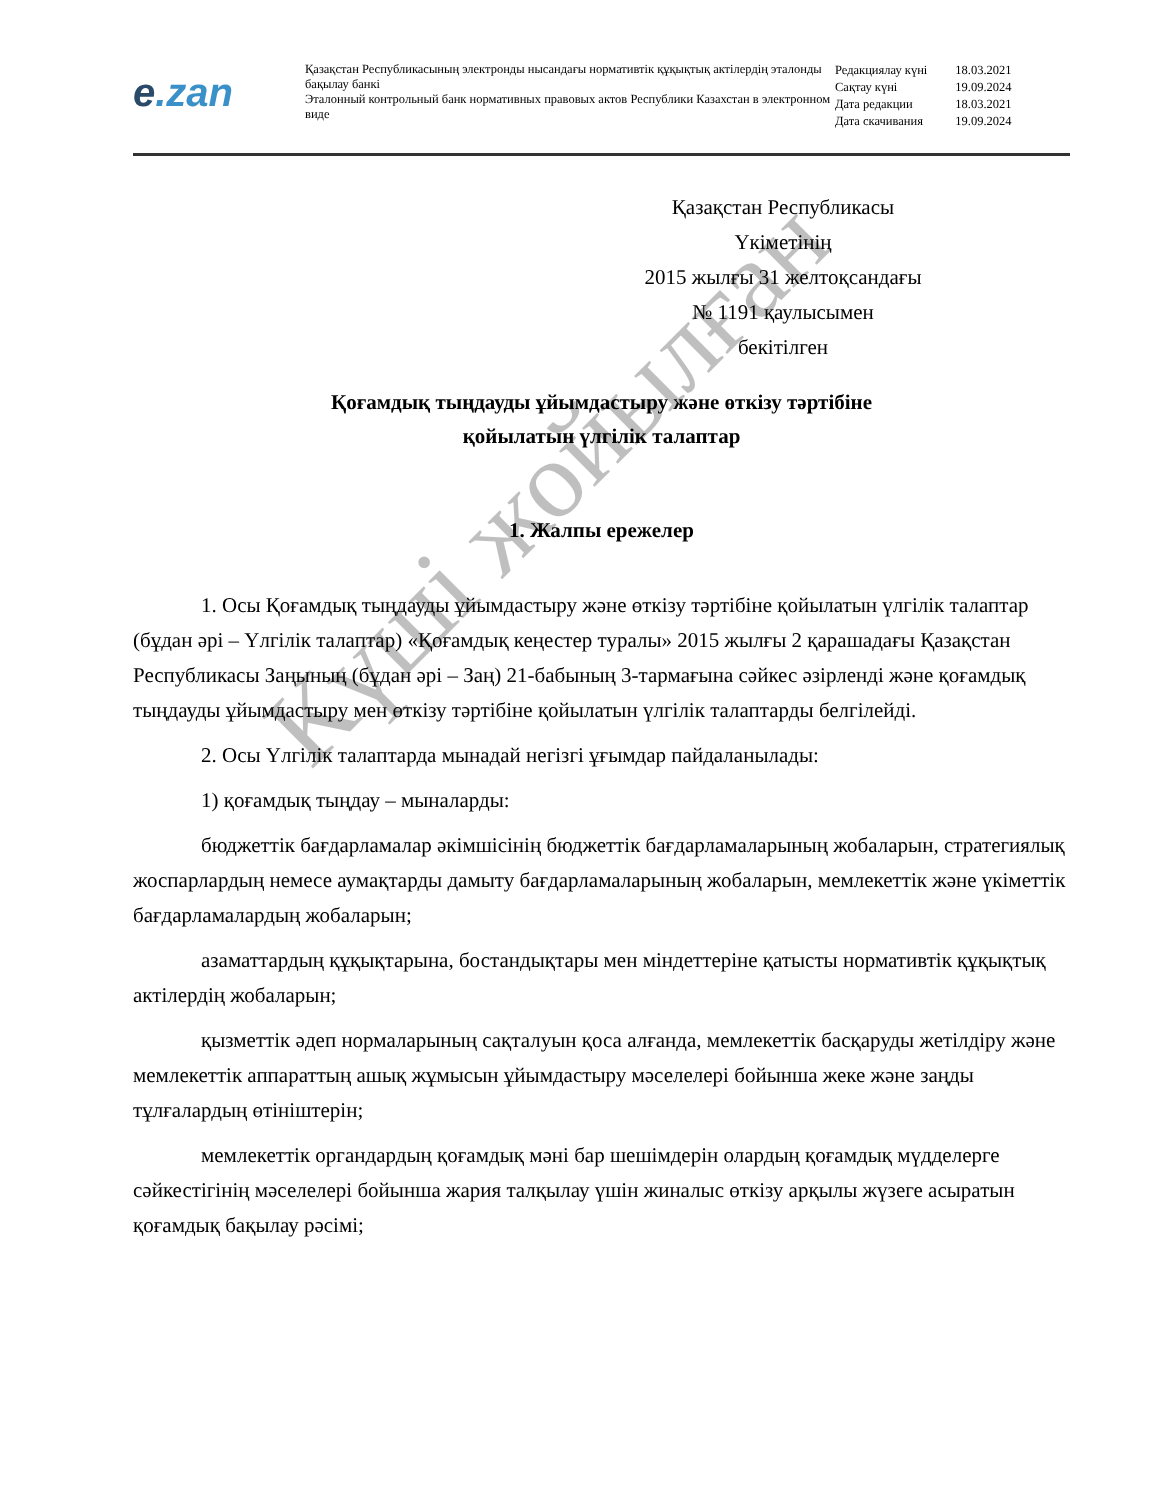e.zan
Қазақстан Республикасының электронды нысандағы нормативтік құқықтық актілердің эталонды бақылау банкі
Эталонный контрольный банк нормативных правовых актов Республики Казахстан в электронном виде
| Редакциялау күні | 18.03.2021 |
| Сақтау күні | 19.09.2024 |
| Дата редакции | 18.03.2021 |
| Дата скачивания | 19.09.2024 |
Қазақстан Республикасы
Үкіметінің
2015 жылғы 31 желтоқсандағы
№ 1191 қаулысымен
бекітілген
Қоғамдық тыңдауды ұйымдастыру және өткізу тәртібіне
қойылатын үлгілік талаптар
1. Жалпы ережелер
1. Осы Қоғамдық тыңдауды ұйымдастыру және өткізу тәртібіне қойылатын үлгілік талаптар (бұдан әрі – Үлгілік талаптар) «Қоғамдық кеңестер туралы» 2015 жылғы 2 қарашадағы Қазақстан Республикасы Заңының (бұдан әрі – Заң) 21-бабының 3-тармағына сәйкес әзірленді және қоғамдық тыңдауды ұйымдастыру мен өткізу тәртібіне қойылатын үлгілік талаптарды белгілейді.
2. Осы Үлгілік талаптарда мынадай негізгі ұғымдар пайдаланылады:
1) қоғамдық тыңдау – мыналарды:
бюджеттік бағдарламалар әкімшісінің бюджеттік бағдарламаларының жобаларын, стратегиялық жоспарлардың немесе аумақтарды дамыту бағдарламаларының жобаларын, мемлекеттік және үкіметтік бағдарламалардың жобаларын;
азаматтардың құқықтарына, бостандықтары мен міндеттеріне қатысты нормативтік құқықтық актілердің жобаларын;
қызметтік әдеп нормаларының сақталуын қоса алғанда, мемлекеттік басқаруды жетілдіру және мемлекеттік аппараттың ашық жұмысын ұйымдастыру мәселелері бойынша жеке және заңды тұлғалардың өтініштерін;
мемлекеттік органдардың қоғамдық мәні бар шешімдерін олардың қоғамдық мүдделерге сәйкестігінің мәселелері бойынша жария талқылау үшін жиналыс өткізу арқылы жүзеге асыратын қоғамдық бақылау рәсімі;
Күші жойылған